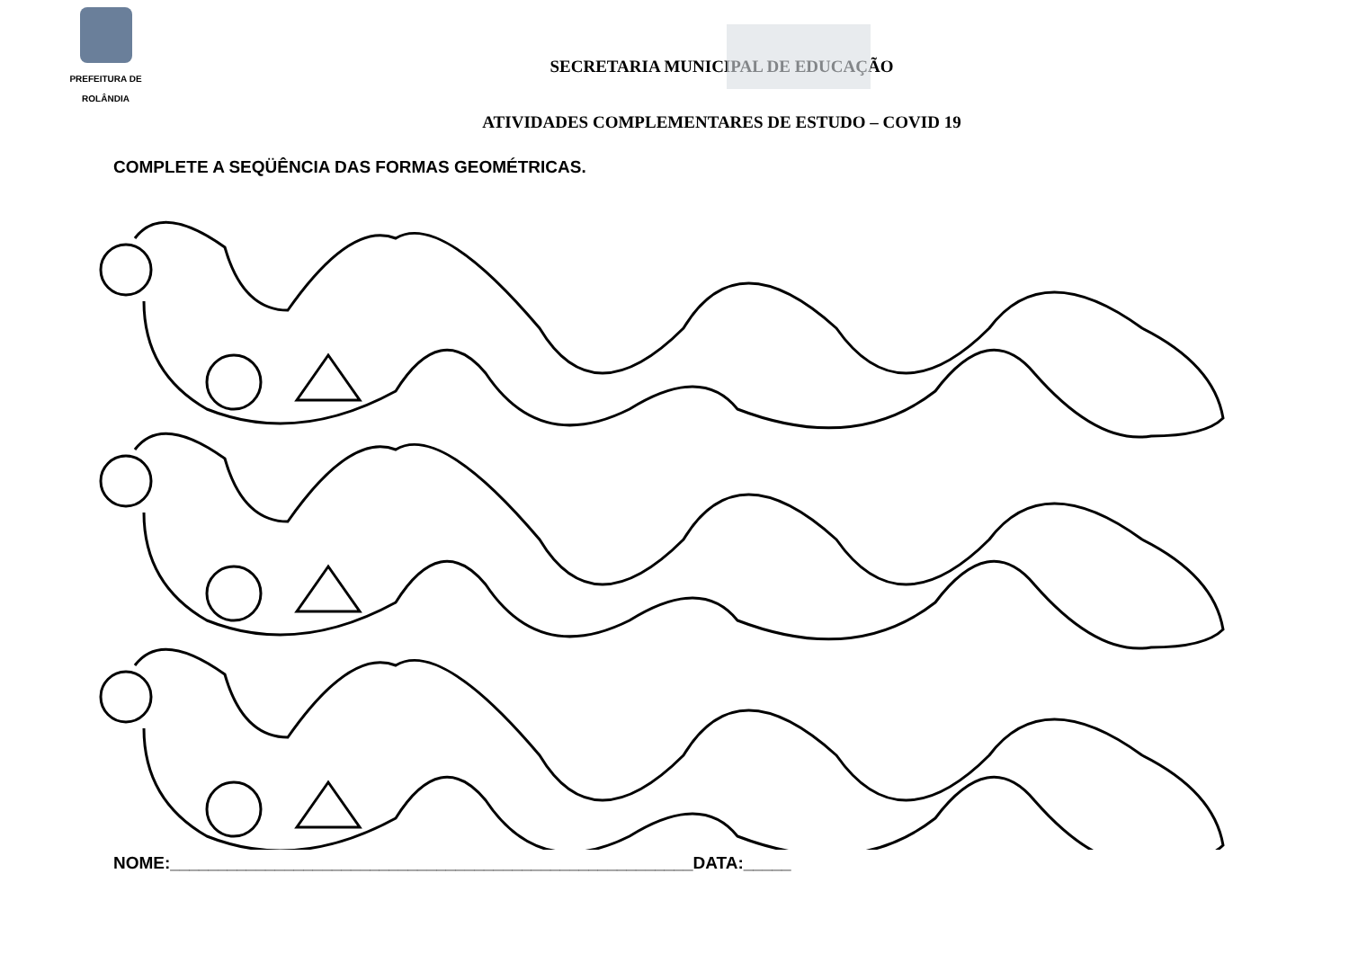PREFEITURA DE
ROLÂNDIA
SECRETARIA MUNICIPAL DE EDUCAÇÃO
ATIVIDADES COMPLEMENTARES DE ESTUDO – COVID 19
COMPLETE A SEQÜÊNCIA DAS FORMAS GEOMÉTRICAS.
NOME:_______________________________________________________DATA:_____